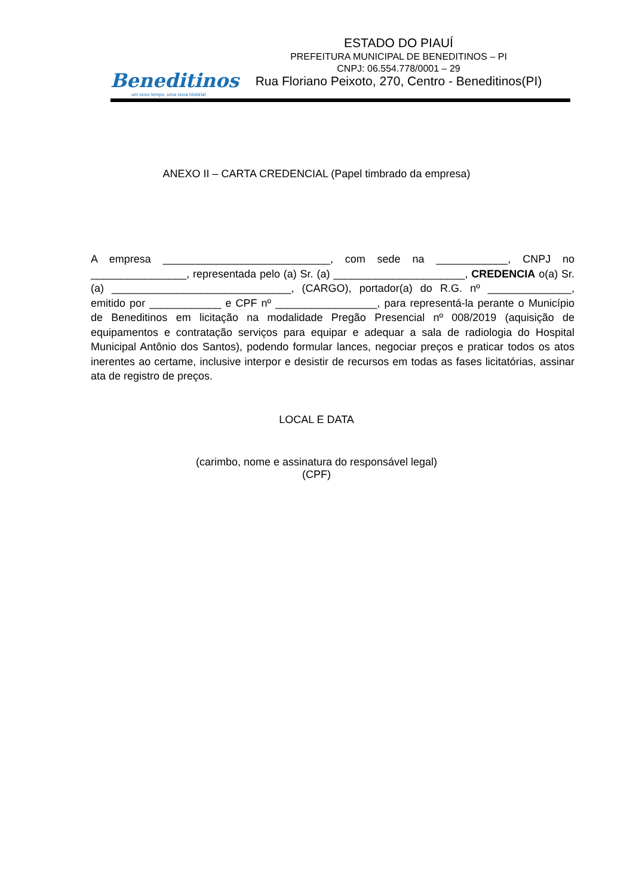Beneditinos
um novo tempo, uma nova história!
ESTADO DO PIAUÍ
PREFEITURA MUNICIPAL DE BENEDITINOS – PI
CNPJ: 06.554.778/0001 – 29
Rua Floriano Peixoto, 270, Centro - Beneditinos(PI)
ANEXO II – CARTA CREDENCIAL (Papel timbrado da empresa)
A empresa ____________________________, com sede na ____________, CNPJ no ________________, representada pelo (a) Sr. (a) ______________________, CREDENCIA o(a) Sr. (a) ______________________________, (CARGO), portador(a) do R.G. nº ______________, emitido por ____________ e CPF nº _________________, para representá-la perante o Município de Beneditinos em licitação na modalidade Pregão Presencial nº 008/2019 (aquisição de equipamentos e contratação serviços para equipar e adequar a sala de radiologia do Hospital Municipal Antônio dos Santos), podendo formular lances, negociar preços e praticar todos os atos inerentes ao certame, inclusive interpor e desistir de recursos em todas as fases licitatórias, assinar ata de registro de preços.
LOCAL E DATA
(carimbo, nome e assinatura do responsável legal)
(CPF)